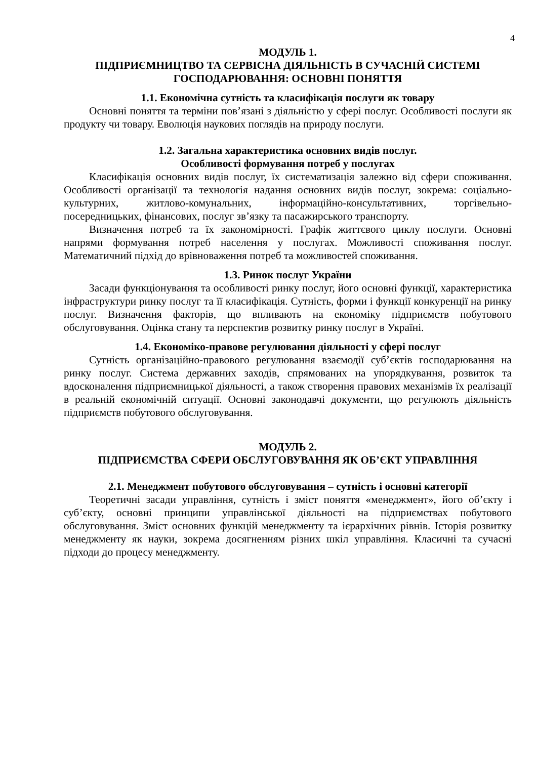4
МОДУЛЬ 1.
ПІДПРИЄМНИЦТВО ТА СЕРВІСНА ДІЯЛЬНІСТЬ В СУЧАСНІЙ СИСТЕМІ ГОСПОДАРЮВАННЯ: ОСНОВНІ ПОНЯТТЯ
1.1. Економічна сутність та класифікація послуги як товару
Основні поняття та терміни пов’язані з діяльністю у сфері послуг. Особливості послуги як продукту чи товару. Еволюція наукових поглядів на природу послуги.
1.2. Загальна характеристика основних видів послуг.
Особливості формування потреб у послугах
Класифікація основних видів послуг, їх систематизація залежно від сфери споживання. Особливості організації та технологія надання основних видів послуг, зокрема: соціально-культурних, житлово-комунальних, інформаційно-консультативних, торгівельно-посередницьких, фінансових, послуг зв’язку та пасажирського транспорту.
Визначення потреб та їх закономірності. Графік життєвого циклу послуги. Основні напрями формування потреб населення у послугах. Можливості споживання послуг. Математичний підхід до врівноваження потреб та можливостей споживання.
1.3. Ринок послуг України
Засади функціонування та особливості ринку послуг, його основні функції, характеристика інфраструктури ринку послуг та її класифікація. Сутність, форми і функції конкуренції на ринку послуг. Визначення факторів, що впливають на економіку підприємств побутового обслуговування. Оцінка стану та перспектив розвитку ринку послуг в Україні.
1.4. Економіко-правове регулювання діяльності у сфері послуг
Сутність організаційно-правового регулювання взаємодії суб’єктів господарювання на ринку послуг. Система державних заходів, спрямованих на упорядкування, розвиток та вдосконалення підприємницької діяльності, а також створення правових механізмів їх реалізації в реальній економічній ситуації. Основні законодавчі документи, що регулюють діяльність підприємств побутового обслуговування.
МОДУЛЬ 2.
ПІДПРИЄМСТВА СФЕРИ ОБСЛУГОВУВАННЯ ЯК ОБ’ЄКТ УПРАВЛІННЯ
2.1. Менеджмент побутового обслуговування – сутність і основні категорії
Теоретичні засади управління, сутність і зміст поняття «менеджмент», його об’єкту і суб’єкту, основні принципи управлінської діяльності на підприємствах побутового обслуговування. Зміст основних функцій менеджменту та ієрархічних рівнів. Історія розвитку менеджменту як науки, зокрема досягненням різних шкіл управління. Класичні та сучасні підходи до процесу менеджменту.